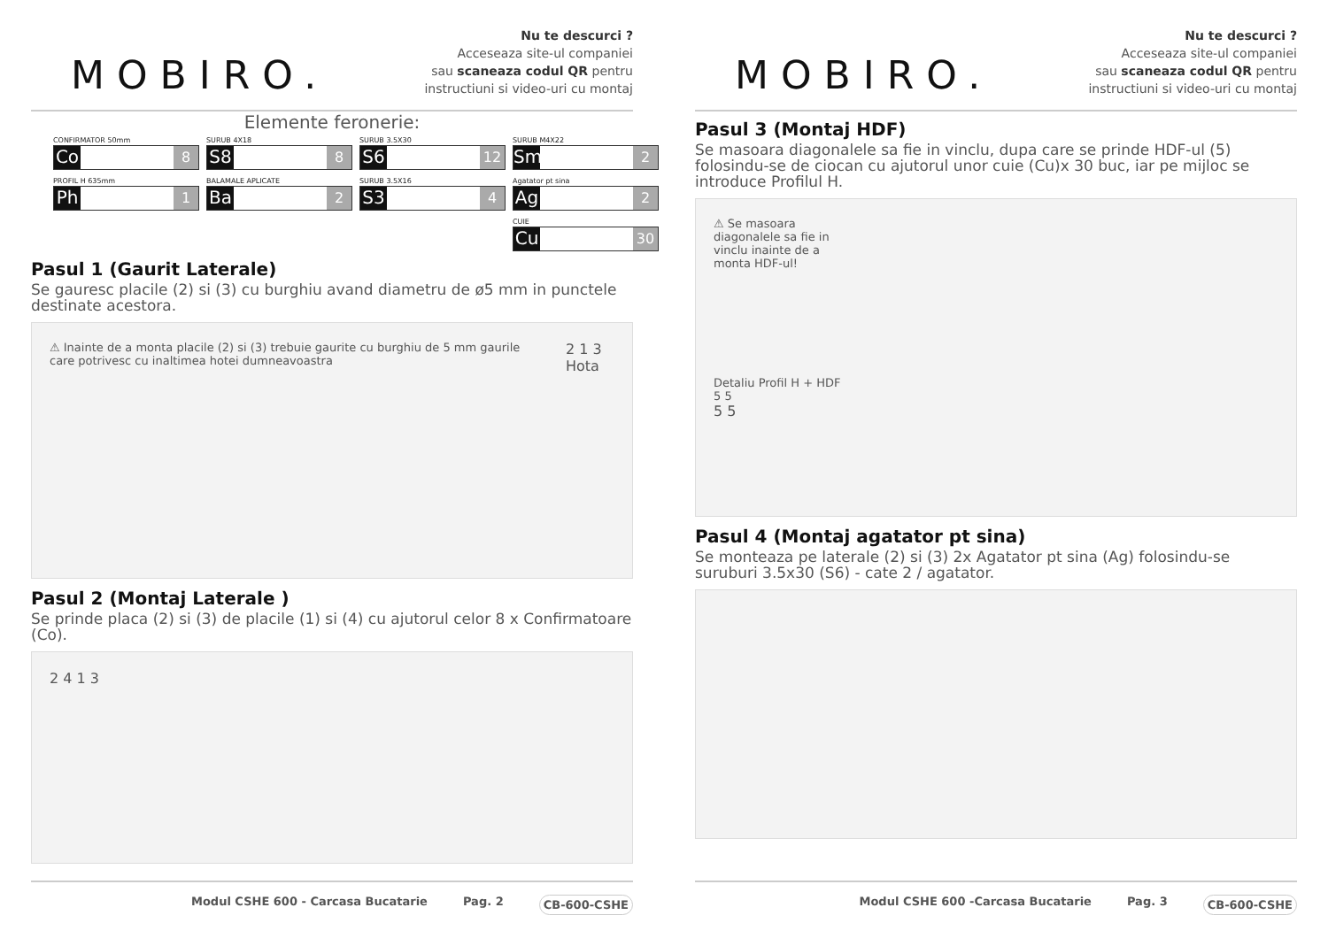MOBIRO.
Nu te descurci ?
Acceseaza site-ul companiei
sau scaneaza codul QR pentru
instructiuni si video-uri cu montaj
Elemente feronerie:
CONFIRMATOR 50mm
Co 8
SURUB 4X18
S8 8
SURUB 3.5X30
S6 12
SURUB M4X22
Sm 2
PROFIL H 635mm
Ph 1
BALAMALE APLICATE
Ba 2
SURUB 3.5X16
S3 4
Agatator pt sina
Ag 2
CUIE
Cu 30
Pasul 1 (Gaurit Laterale)
Se gauresc placile (2) si (3) cu burghiu avand diametru de ø5 mm in punctele destinate acestora.
⚠ Inainte de a monta placile (2) si (3) trebuie gaurite cu burghiu de 5 mm gaurile care potrivesc cu inaltimea hotei dumneavoastra
2 1 3 Hota
Pasul 2 (Montaj Laterale )
Se prinde placa (2) si (3) de placile (1) si (4) cu ajutorul celor 8 x Confirmatoare (Co).
2 4 1 3
Modul CSHE 600 - Carcasa Bucatarie Pag. 2 CB-600-CSHE
MOBIRO.
Nu te descurci ?
Acceseaza site-ul companiei
sau scaneaza codul QR pentru
instructiuni si video-uri cu montaj
Pasul 3 (Montaj HDF)
Se masoara diagonalele sa fie in vinclu, dupa care se prinde HDF-ul (5) folosindu-se de ciocan cu ajutorul unor cuie (Cu)x 30 buc, iar pe mijloc se introduce Profilul H.
⚠ Se masoara diagonalele sa fie in vinclu inainte de a monta HDF-ul!
Detaliu Profil H + HDF
5 5
5 5
Pasul 4 (Montaj agatator pt sina)
Se monteaza pe laterale (2) si (3) 2x Agatator pt sina (Ag) folosindu-se suruburi 3.5x30 (S6) - cate 2 / agatator.
Modul CSHE 600 -Carcasa Bucatarie Pag. 3 CB-600-CSHE